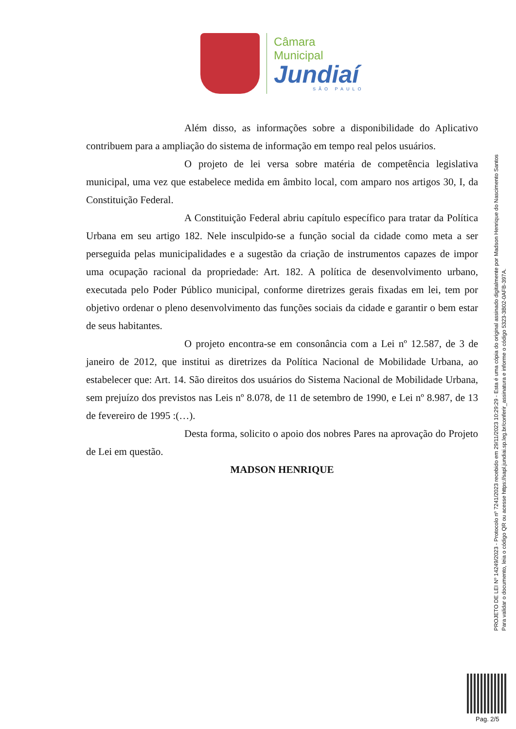Câmara Municipal
Jundiaí
SÃO PAULO
Além disso, as informações sobre a disponibilidade do Aplicativo contribuem para a ampliação do sistema de informação em tempo real pelos usuários.
O projeto de lei versa sobre matéria de competência legislativa municipal, uma vez que estabelece medida em âmbito local, com amparo nos artigos 30, I, da Constituição Federal.
A Constituição Federal abriu capítulo específico para tratar da Política Urbana em seu artigo 182. Nele insculpido-se a função social da cidade como meta a ser perseguida pelas municipalidades e a sugestão da criação de instrumentos capazes de impor uma ocupação racional da propriedade: Art. 182. A política de desenvolvimento urbano, executada pelo Poder Público municipal, conforme diretrizes gerais fixadas em lei, tem por objetivo ordenar o pleno desenvolvimento das funções sociais da cidade e garantir o bem estar de seus habitantes.
O projeto encontra-se em consonância com a Lei nº 12.587, de 3 de janeiro de 2012, que institui as diretrizes da Política Nacional de Mobilidade Urbana, ao estabelecer que: Art. 14. São direitos dos usuários do Sistema Nacional de Mobilidade Urbana, sem prejuízo dos previstos nas Leis nº 8.078, de 11 de setembro de 1990, e Lei nº 8.987, de 13 de fevereiro de 1995 :(…).
Desta forma, solicito o apoio dos nobres Pares na aprovação do Projeto de Lei em questão.
MADSON HENRIQUE
PROJETO DE LEI Nº 14249/2023 - Protocolo nº 7241/2023 recebido em 29/11/2023 10:29:29 - Esta é uma cópia do original assinado digitalmente por Madson Henrique do Nascimento Santos
Para validar o documento, leia o código QR ou acesse https://sapl.jundiai.sp.leg.br/conferir_assinatura e informe o código 5323-3B02-0AFB-397A.
Pag. 2/5